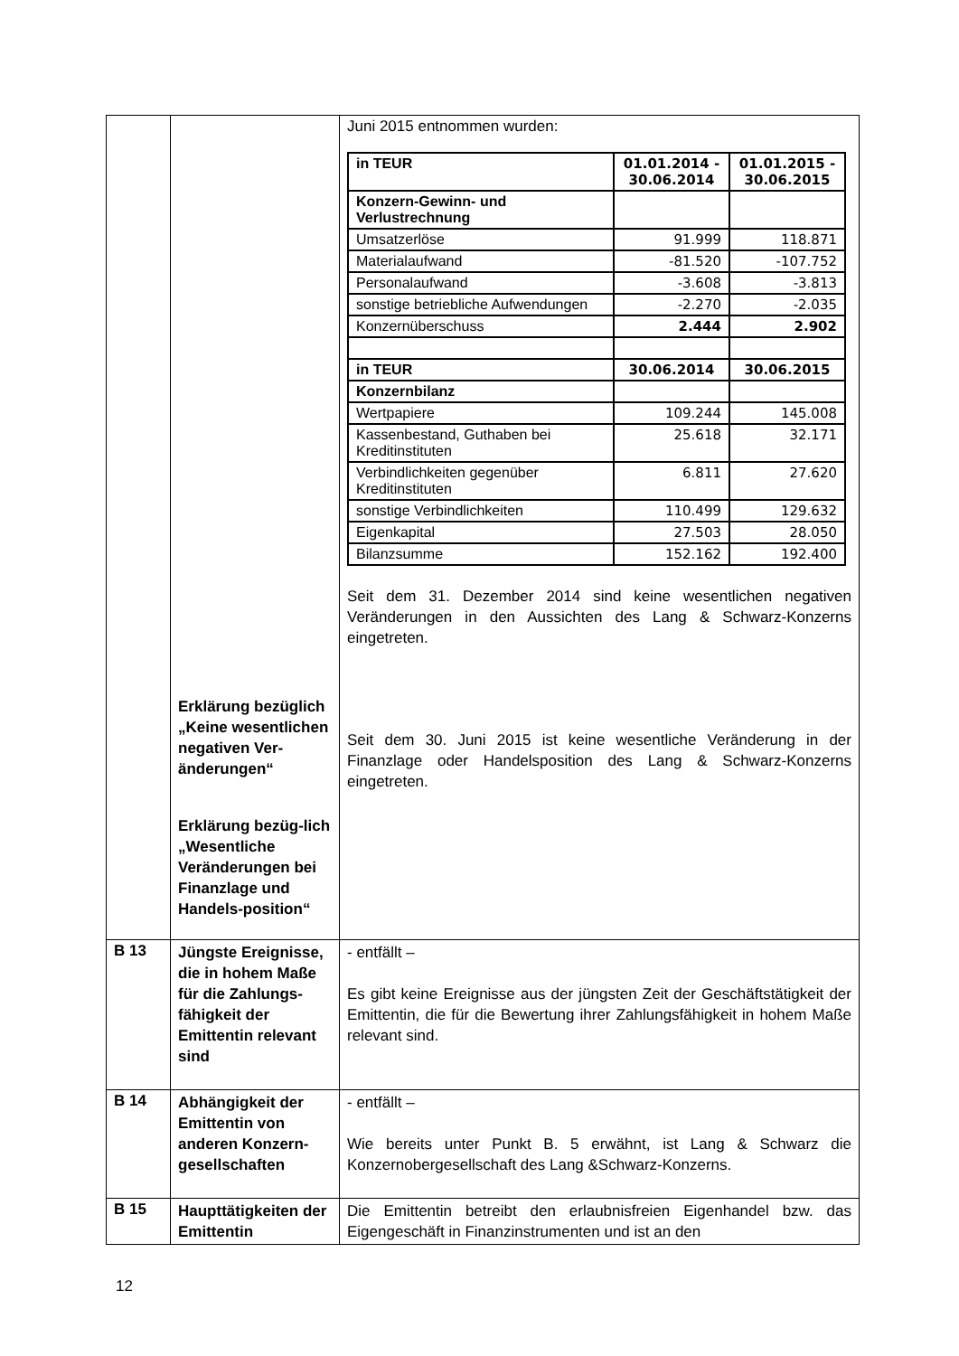| | Erklärung bezüglich „Keine wesentlichen negativen Ver-änderungen“ Erklärung bezüg-lich „Wesentliche Veränderungen bei Finanzlage und Handels-position“ | Juni 2015 entnommen wurden: / in TEUR / 01.01.2014 - 30.06.2014 / 01.01.2015 - 30.06.2015 / / Konzern-Gewinn- und Verlustrechnung / / / / Umsatzerlöse / 91.999 / 118.871 / / Materialaufwand / -81.520 / -107.752 / / Personalaufwand / -3.608 / -3.813 / / sonstige betriebliche Aufwendungen / -2.270 / -2.035 / / Konzernüberschuss / 2.444 / 2.902 / / in TEUR / 30.06.2014 / 30.06.2015 / / Konzernbilanz / / / / Wertpapiere / 109.244 / 145.008 / / Kassenbestand, Guthaben bei Kreditinstituten / 25.618 / 32.171 / / Verbindlichkeiten gegenüber Kreditinstituten / 6.811 / 27.620 / / sonstige Verbindlichkeiten / 110.499 / 129.632 / / Eigenkapital / 27.503 / 28.050 / / Bilanzsumme / 152.162 / 192.400 / Seit dem 31. Dezember 2014 sind keine wesentlichen negativen Veränderungen in den Aussichten des Lang & Schwarz-Konzerns eingetreten. Seit dem 30. Juni 2015 ist keine wesentliche Veränderung in der Finanzlage oder Handelsposition des Lang & Schwarz-Konzerns eingetreten. |
| B 13 | Jüngste Ereignisse, die in hohem Maße für die Zahlungs-fähigkeit der Emittentin relevant sind | - entfällt – Es gibt keine Ereignisse aus der jüngsten Zeit der Geschäftstätigkeit der Emittentin, die für die Bewertung ihrer Zahlungsfähigkeit in hohem Maße relevant sind. |
| B 14 | Abhängigkeit der Emittentin von anderen Konzern-gesellschaften | - entfällt – Wie bereits unter Punkt B. 5 erwähnt, ist Lang & Schwarz die Konzernobergesellschaft des Lang &Schwarz-Konzerns. |
| B 15 | Haupttätigkeiten der Emittentin | Die Emittentin betreibt den erlaubnisfreien Eigenhandel bzw. das Eigengeschäft in Finanzinstrumenten und ist an den |
12